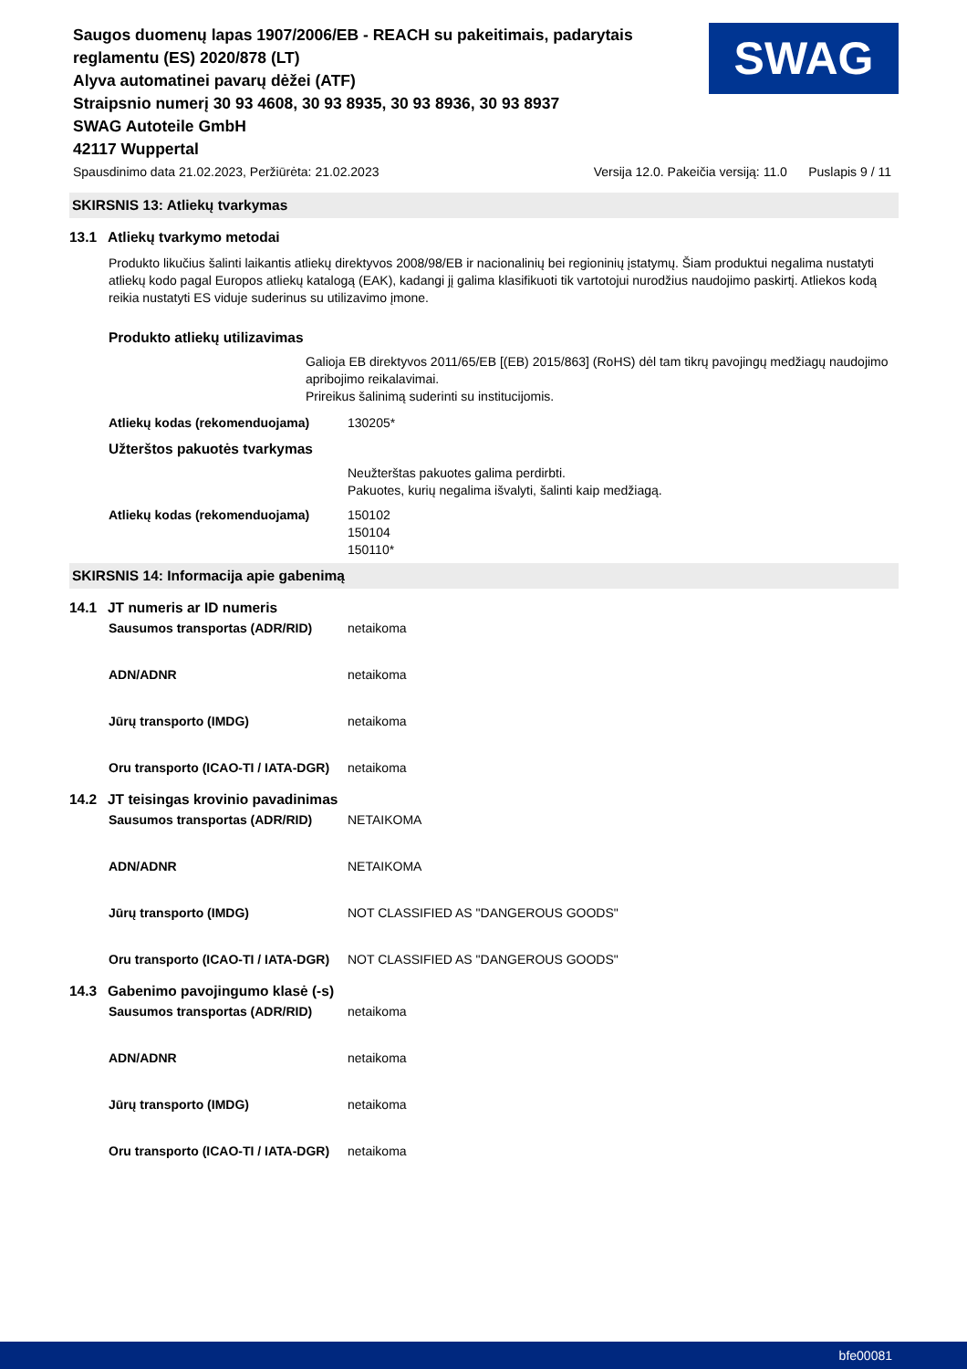Saugos duomenų lapas 1907/2006/EB - REACH su pakeitimais, padarytais reglamentu (ES) 2020/878 (LT)
Alyva automatinei pavarų dėžei (ATF)
Straipsnio numerį 30 93 4608, 30 93 8935, 30 93 8936, 30 93 8937
SWAG Autoteile GmbH
42117 Wuppertal
SWAG
Spausdinimo data 21.02.2023, Peržiūrėta: 21.02.2023 Versija 12.0. Pakeičia versiją: 11.0 Puslapis 9 / 11
SKIRSNIS 13: Atliekų tvarkymas
13.1 Atliekų tvarkymo metodai
Produkto likučius šalinti laikantis atliekų direktyvos 2008/98/EB ir nacionalinių bei regioninių įstatymų. Šiam produktui negalima nustatyti atliekų kodo pagal Europos atliekų katalogą (EAK), kadangi jį galima klasifikuoti tik vartotojui nurodžius naudojimo paskirtį. Atliekos kodą reikia nustatyti ES viduje suderinus su utilizavimo įmone.
Produkto atliekų utilizavimas
Galioja EB direktyvos 2011/65/EB [(EB) 2015/863] (RoHS) dėl tam tikrų pavojingų medžiagų naudojimo apribojimo reikalavimai.
Prireikus šalinimą suderinti su institucijomis.
Atliekų kodas (rekomenduojama) 130205*
Užterštos pakuotės tvarkymas
Neužterštas pakuotes galima perdirbti.
Pakuotes, kurių negalima išvalyti, šalinti kaip medžiagą.
Atliekų kodas (rekomenduojama) 150102
150104
150110*
SKIRSNIS 14: Informacija apie gabenimą
14.1 JT numeris ar ID numeris
Sausumos transportas (ADR/RID) netaikoma
ADN/ADNR netaikoma
Jūrų transporto (IMDG) netaikoma
Oru transporto (ICAO-TI / IATA-DGR)
netaikoma
14.2 JT teisingas krovinio pavadinimas
Sausumos transportas (ADR/RID) NETAIKOMA
ADN/ADNR NETAIKOMA
Jūrų transporto (IMDG) NOT CLASSIFIED AS "DANGEROUS GOODS"
Oru transporto (ICAO-TI / IATA-DGR)
NOT CLASSIFIED AS "DANGEROUS GOODS"
14.3 Gabenimo pavojingumo klasė (-s)
Sausumos transportas (ADR/RID) netaikoma
ADN/ADNR netaikoma
Jūrų transporto (IMDG) netaikoma
Oru transporto (ICAO-TI / IATA-DGR)
netaikoma
bfe00081